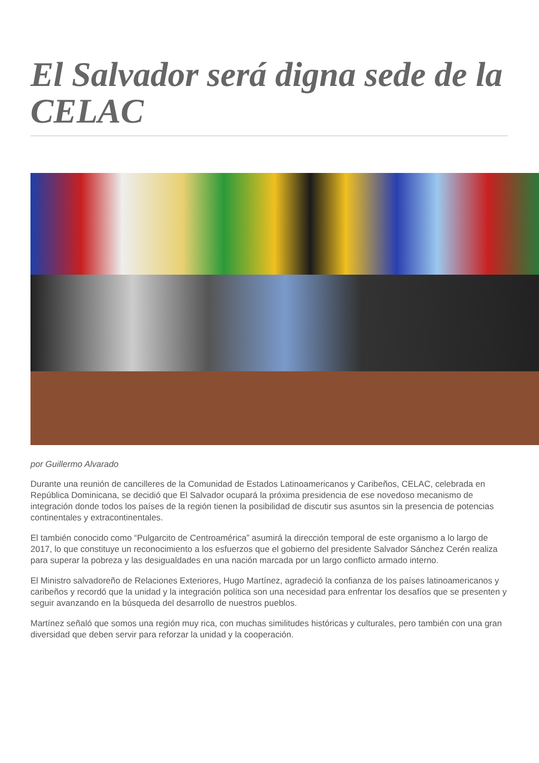El Salvador será digna sede de la CELAC
por Guillermo Alvarado
Durante una reunión de cancilleres de la Comunidad de Estados Latinoamericanos y Caribeños, CELAC, celebrada en República Dominicana, se decidió que El Salvador ocupará la próxima presidencia de ese novedoso mecanismo de integración donde todos los países de la región tienen la posibilidad de discutir sus asuntos sin la presencia de potencias continentales y extracontinentales.
El también conocido como “Pulgarcito de Centroamérica” asumirá la dirección temporal de este organismo a lo largo de 2017, lo que constituye un reconocimiento a los esfuerzos que el gobierno del presidente Salvador Sánchez Cerén realiza para superar la pobreza y las desigualdades en una nación marcada por un largo conflicto armado interno.
El Ministro salvadoreño de Relaciones Exteriores, Hugo Martínez, agradeció la confianza de los países latinoamericanos y caribeños y recordó que la unidad y la integración política son una necesidad para enfrentar los desafíos que se presenten y seguir avanzando en la búsqueda del desarrollo de nuestros pueblos.
Martínez señaló que somos una región muy rica, con muchas similitudes históricas y culturales, pero también con una gran diversidad que deben servir para reforzar la unidad y la cooperación.